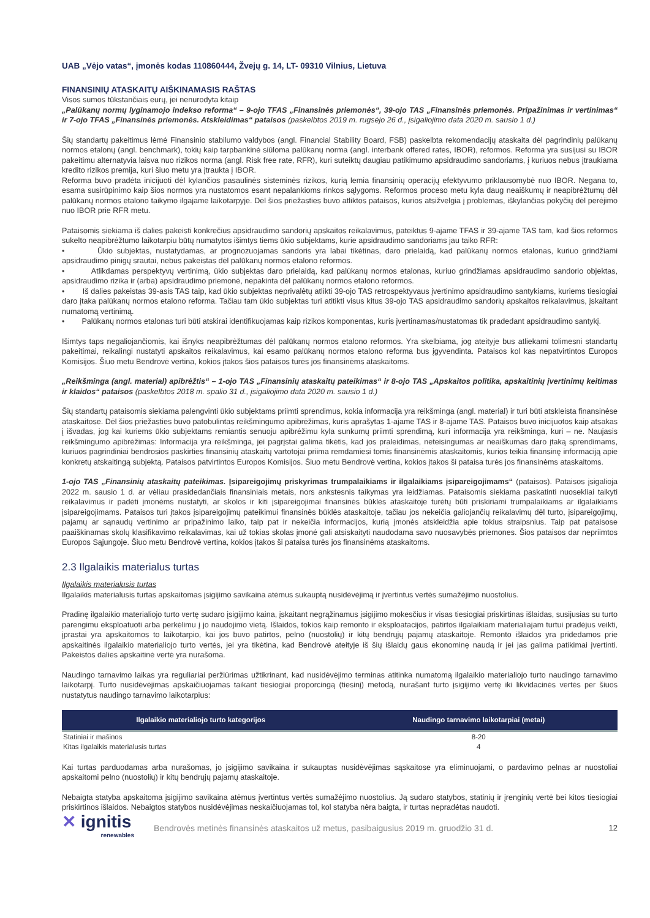UAB „Vėjo vatas“, įmonės kodas 110860444, Žvejų g. 14, LT- 09310 Vilnius, Lietuva
FINANSINIŲ ATASKAITŲ AIŠKINAMASIS RAŠTAS
Visos sumos tūkstančiais eurų, jei nenurodyta kitaip
„Palūkanų normų lyginamojo indekso reforma“ – 9-ojo TFAS „Finansinės priemonės“, 39-ojo TAS „Finansinės priemonės. Pripažinimas ir vertinimas“ ir 7-ojo TFAS „Finansinės priemonės. Atskleidimas“ pataisos (paskelbtos 2019 m. rugsėjo 26 d., įsigaliojimo data 2020 m. sausio 1 d.)
Šių standartų pakeitimus lėmė Finansinio stabilumo valdybos (angl. Financial Stability Board, FSB) paskelbta rekomendacijų ataskaita dėl pagrindinių palūkanų normos etalonų (angl. benchmark), tokių kaip tarpbankinė siūloma palūkanų norma (angl. interbank offered rates, IBOR), reformos. Reforma yra susijusi su IBOR pakeitimu alternatyvia laisva nuo rizikos norma (angl. Risk free rate, RFR), kuri suteiktų daugiau patikimumo apsidraudimo sandoriams, į kuriuos nebus įtraukiama kredito rizikos premija, kuri šiuo metu yra įtraukta į IBOR.
Reforma buvo pradėta inicijuoti dėl kylančios pasaulinės sisteminės rizikos, kurią lemia finansinių operacijų efektyvumo priklausomybė nuo IBOR. Negana to, esama susirūpinimo kaip šios normos yra nustatomos esant nepalankioms rinkos sąlygoms. Reformos proceso metu kyla daug neaiškumų ir neapibrėžtumų dėl palūkanų normos etalono taikymo ilgajame laikotarpyje. Dėl šios priežasties buvo atliktos pataisos, kurios atsižvelgia į problemas, iškylančias pokyčių dėl perėjimo nuo IBOR prie RFR metu.
Pataisomis siekiama iš dalies pakeisti konkrečius apsidraudimo sandorių apskaitos reikalavimus, pateiktus 9-ajame TFAS ir 39-ajame TAS tam, kad šios reformos sukelto neapibrėžtumo laikotarpiu būtų numatytos išimtys tiems ūkio subjektams, kurie apsidraudimo sandoriams jau taiko RFR:
• Ūkio subjektas, nustatydamas, ar prognozuojamas sandoris yra labai tikėtinas, daro prielaidą, kad palūkanų normos etalonas, kuriuo grindžiami apsidraudimo pinigų srautai, nebus pakeistas dėl palūkanų normos etalono reformos.
• Atlikdamas perspektyvų vertinimą, ūkio subjektas daro prielaidą, kad palūkanų normos etalonas, kuriuo grindžiamas apsidraudimo sandorio objektas, apsidraudimo rizika ir (arba) apsidraudimo priemonė, nepakinta dėl palūkanų normos etalono reformos.
• Iš dalies pakeistas 39-asis TAS taip, kad ūkio subjektas neprivalėtų atlikti 39-ojo TAS retrospektyvaus įvertinimo apsidraudimo santykiams, kuriems tiesiogiai daro įtaka palūkanų normos etalono reforma. Tačiau tam ūkio subjektas turi atitikti visus kitus 39-ojo TAS apsidraudimo sandorių apskaitos reikalavimus, įskaitant numatomą vertinimą.
• Palūkanų normos etalonas turi būti atskirai identifikuojamas kaip rizikos komponentas, kuris įvertinamas/nustatomas tik pradedant apsidraudimo santykį.
Išimtys taps negaliojančiomis, kai išnyks neapibrėžtumas dėl palūkanų normos etalono reformos. Yra skelbiama, jog ateityje bus atliekami tolimesni standartų pakeitimai, reikalingi nustatyti apskaitos reikalavimus, kai esamo palūkanų normos etalono reforma bus įgyvendinta. Pataisos kol kas nepatvirtintos Europos Komisijos. Šiuo metu Bendrovė vertina, kokios įtakos šios pataisos turės jos finansinėms ataskaitoms.
„Reikšminga (angl. material) apibrėžtis“ – 1-ojo TAS „Finansinių ataskaitų pateikimas“ ir 8-ojo TAS „Apskaitos politika, apskaitinių įvertinimų keitimas ir klaidos“ pataisos (paskelbtos 2018 m. spalio 31 d., įsigaliojimo data 2020 m. sausio 1 d.)
Šių standartų pataisomis siekiama palengvinti ūkio subjektams priimti sprendimus, kokia informacija yra reikšminga (angl. material) ir turi būti atskleista finansinėse ataskaitose. Dėl šios priežasties buvo patobulintas reikšmingumo apibrėžimas, kuris aprašytas 1-ajame TAS ir 8-ajame TAS. Pataisos buvo inicijuotos kaip atsakas į išvadas, jog kai kuriems ūkio subjektams remiantis senuoju apibrėžimu kyla sunkumų priimti sprendimą, kuri informacija yra reikšminga, kuri – ne. Naujasis reikšmingumo apibrėžimas: Informacija yra reikšminga, jei pagrįstai galima tikėtis, kad jos praleidimas, neteisingumas ar neaiškumas daro įtaką sprendimams, kuriuos pagrindiniai bendrosios paskirties finansinių ataskaitų vartotojai priima remdamiesi tomis finansinėmis ataskaitomis, kurios teikia finansinę informaciją apie konkretų atskaitingą subjektą. Pataisos patvirtintos Europos Komisijos. Šiuo metu Bendrovė vertina, kokios įtakos ši pataisa turės jos finansinėms ataskaitoms.
1-ojo TAS „Finansinių ataskaitų pateikimas. Įsipareigojimų priskyrimas trumpalaikiams ir ilgalaikiams įsipareigojimams“ (pataisos). Pataisos įsigalioja 2022 m. sausio 1 d. ar vėliau prasidedančiais finansiniais metais, nors ankstesnis taikymas yra leidžiamas. Pataisomis siekiama paskatinti nuosekliai taikyti reikalavimus ir padėti įmonėms nustatyti, ar skolos ir kiti įsipareigojimai finansinės būklės ataskaitoje turėtų būti priskiriami trumpalaikiams ar ilgalaikiams įsipareigojimams. Pataisos turi įtakos įsipareigojimų pateikimui finansinės būklės ataskaitoje, tačiau jos nekeičia galiojančių reikalavimų dėl turto, įsipareigojimų, pajamų ar sąnaudų vertinimo ar pripažinimo laiko, taip pat ir nekeičia informacijos, kurią įmonės atskleidžia apie tokius straipsnius. Taip pat pataisose paaiškinamas skolų klasifikavimo reikalavimas, kai už tokias skolas įmonė gali atsiskaityti naudodama savo nuosavybės priemones. Šios pataisos dar nepriimtos Europos Sąjungoje. Šiuo metu Bendrovė vertina, kokios įtakos ši pataisa turės jos finansinėms ataskaitoms.
2.3 Ilgalaikis materialus turtas
Ilgalaikis materialusis turtas
Ilgalaikis materialusis turtas apskaitomas įsigijimo savikaina atėmus sukauptą nusidėvėjimą ir įvertintus vertės sumažėjimo nuostolius.
Pradinę ilgalaikio materialiojo turto vertę sudaro įsigijimo kaina, įskaitant negrąžinamus įsigijimo mokesčius ir visas tiesiogiai priskirtinas išlaidas, susijusias su turto parengimu eksploatuoti arba perkėlimu į jo naudojimo vietą. Išlaidos, tokios kaip remonto ir eksploatacijos, patirtos ilgalaikiam materialiajam turtui pradėjus veikti, įprastai yra apskaitomos to laikotarpio, kai jos buvo patirtos, pelno (nuostolių) ir kitų bendrųjų pajamų ataskaitoje. Remonto išlaidos yra pridedamos prie apskaitinės ilgalaikio materialiojo turto vertės, jei yra tikėtina, kad Bendrovė ateityje iš šių išlaidų gaus ekonominę naudą ir jei jas galima patikimai įvertinti. Pakeistos dalies apskaitinė vertė yra nurašoma.
Naudingo tarnavimo laikas yra reguliariai peržiūrimas užtikrinant, kad nusidėvėjimo terminas atitinka numatomą ilgalaikio materialiojo turto naudingo tarnavimo laikotarpį. Turto nusidėvėjimas apskaičiuojamas taikant tiesiogiai proporcingą (tiesinį) metodą, nurašant turto įsigijimo vertę iki likvidacinės vertės per šiuos nustatytus naudingo tarnavimo laikotarpius:
| Ilgalaikio materialiojo turto kategorijos | Naudingo tarnavimo laikotarpiai (metai) |
| --- | --- |
| Statiniai ir mašinos | 8-20 |
| Kitas ilgalaikis materialusis turtas | 4 |
Kai turtas parduodamas arba nurašomas, jo įsigijimo savikaina ir sukauptas nusidėvėjimas sąskaitose yra eliminuojami, o pardavimo pelnas ar nuostoliai apskaitomi pelno (nuostolių) ir kitų bendrųjų pajamų ataskaitoje.
Nebaigta statyba apskaitoma įsigijimo savikaina atėmus įvertintus vertės sumažėjimo nuostolius. Ją sudaro statybos, statinių ir įrenginių vertė bei kitos tiesiogiai priskirtinos išlaidos. Nebaigtos statybos nusidėvėjimas neskaičiuojamas tol, kol statyba nėra baigta, ir turtas nepradėtas naudoti.
✕ ignitis
renewables
Bendrovės metinės finansinės ataskaitos už metus, pasibaigusius 2019 m. gruodžio 31 d.
12